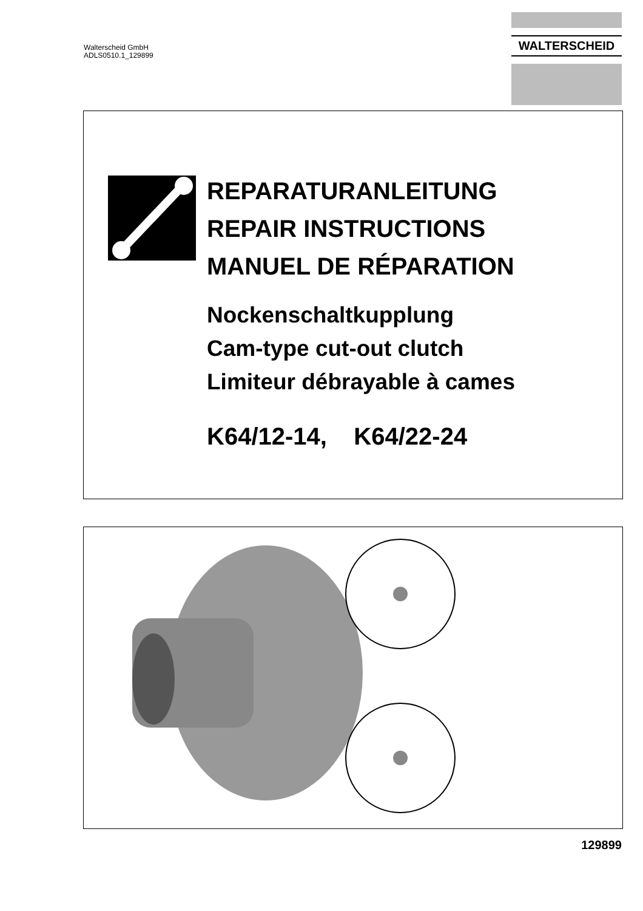Walterscheid GmbH
ADLS0510.1_129899
WALTERSCHEID
REPARATURANLEITUNG
REPAIR INSTRUCTIONS
MANUEL DE RÉPARATION
Nockenschaltkupplung
Cam-type cut-out clutch
Limiteur débrayable à cames
K64/12-14, K64/22-24
129899